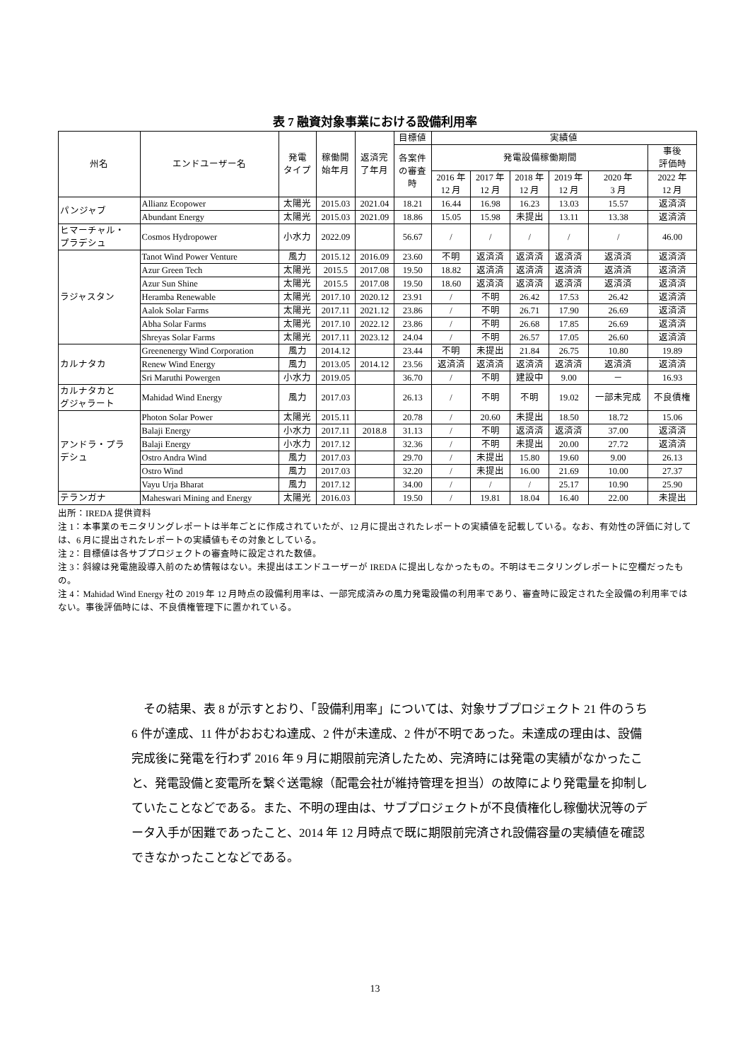表 7 融資対象事業における設備利用率
| 州名 | エンドユーザー名 | 発電 タイプ | 稼働開 始年月 | 返済完 了年月 | 目標値 | 実績値 | | | | | |
| --- | --- | --- | --- | --- | --- | --- | --- | --- | --- | --- | --- |
| | | | | | 各案件 の審査 時 | 発電設備稼働期間 | | | | | 事後 評価時 |
| | | | | | | 2016 年 12 月 | 2017 年 12 月 | 2018 年 12 月 | 2019 年 12 月 | 2020 年 3 月 | 2022 年 12 月 |
| パンジャブ | Allianz Ecopower | 太陽光 | 2015.03 | 2021.04 | 18.21 | 16.44 | 16.98 | 16.23 | 13.03 | 15.57 | 返済済 |
| | Abundant Energy | 太陽光 | 2015.03 | 2021.09 | 18.86 | 15.05 | 15.98 | 未提出 | 13.11 | 13.38 | 返済済 |
| ヒマーチャル・ プラデシュ | Cosmos Hydropower | 小水力 | 2022.09 | | 56.67 | / | / | / | / | / | 46.00 |
| ラジャスタン | Tanot Wind Power Venture | 風力 | 2015.12 | 2016.09 | 23.60 | 不明 | 返済済 | 返済済 | 返済済 | 返済済 | 返済済 |
| | Azur Green Tech | 太陽光 | 2015.5 | 2017.08 | 19.50 | 18.82 | 返済済 | 返済済 | 返済済 | 返済済 | 返済済 |
| | Azur Sun Shine | 太陽光 | 2015.5 | 2017.08 | 19.50 | 18.60 | 返済済 | 返済済 | 返済済 | 返済済 | 返済済 |
| | Heramba Renewable | 太陽光 | 2017.10 | 2020.12 | 23.91 | / | 不明 | 26.42 | 17.53 | 26.42 | 返済済 |
| | Aalok Solar Farms | 太陽光 | 2017.11 | 2021.12 | 23.86 | / | 不明 | 26.71 | 17.90 | 26.69 | 返済済 |
| | Abha Solar Farms | 太陽光 | 2017.10 | 2022.12 | 23.86 | / | 不明 | 26.68 | 17.85 | 26.69 | 返済済 |
| | Shreyas Solar Farms | 太陽光 | 2017.11 | 2023.12 | 24.04 | / | 不明 | 26.57 | 17.05 | 26.60 | 返済済 |
| カルナタカ | Greenenergy Wind Corporation | 風力 | 2014.12 | | 23.44 | 不明 | 未提出 | 21.84 | 26.75 | 10.80 | 19.89 |
| | Renew Wind Energy | 風力 | 2013.05 | 2014.12 | 23.56 | 返済済 | 返済済 | 返済済 | 返済済 | 返済済 | 返済済 |
| | Sri Maruthi Powergen | 小水力 | 2019.05 | | 36.70 | / | 不明 | 建設中 | 9.00 | － | 16.93 |
| カルナタカと グジャラート | Mahidad Wind Energy | 風力 | 2017.03 | | 26.13 | / | 不明 | 不明 | 19.02 | 一部未完成 | 不良債権 |
| アンドラ・プラ デシュ | Photon Solar Power | 太陽光 | 2015.11 | | 20.78 | / | 20.60 | 未提出 | 18.50 | 18.72 | 15.06 |
| | Balaji Energy | 小水力 | 2017.11 | 2018.8 | 31.13 | / | 不明 | 返済済 | 返済済 | 37.00 | 返済済 |
| | Balaji Energy | 小水力 | 2017.12 | | 32.36 | / | 不明 | 未提出 | 20.00 | 27.72 | 返済済 |
| | Ostro Andra Wind | 風力 | 2017.03 | | 29.70 | / | 未提出 | 15.80 | 19.60 | 9.00 | 26.13 |
| | Ostro Wind | 風力 | 2017.03 | | 32.20 | / | 未提出 | 16.00 | 21.69 | 10.00 | 27.37 |
| | Vayu Urja Bharat | 風力 | 2017.12 | | 34.00 | / | / | / | 25.17 | 10.90 | 25.90 |
| テランガナ | Maheswari Mining and Energy | 太陽光 | 2016.03 | | 19.50 | / | 19.81 | 18.04 | 16.40 | 22.00 | 未提出 |
出所：IREDA 提供資料
注 1：本事業のモニタリングレポートは半年ごとに作成されていたが、12 月に提出されたレポートの実績値を記載している。なお、有効性の評価に対しては、6 月に提出されたレポートの実績値もその対象としている。
注 2：目標値は各サブプロジェクトの審査時に設定された数値。
注 3：斜線は発電施設導入前のため情報はない。未提出はエンドユーザーが IREDA に提出しなかったもの。不明はモニタリングレポートに空欄だったもの。
注 4：Mahidad Wind Energy 社の 2019 年 12 月時点の設備利用率は、一部完成済みの風力発電設備の利用率であり、審査時に設定された全設備の利用率ではない。事後評価時には、不良債権管理下に置かれている。
　その結果、表 8 が示すとおり、「設備利用率」については、対象サブプロジェクト 21 件のうち 6 件が達成、11 件がおおむね達成、2 件が未達成、2 件が不明であった。未達成の理由は、設備完成後に発電を行わず 2016 年 9 月に期限前完済したため、完済時には発電の実績がなかったこと、発電設備と変電所を繋ぐ送電線（配電会社が維持管理を担当）の故障により発電量を抑制していたことなどである。また、不明の理由は、サブプロジェクトが不良債権化し稼働状況等のデータ入手が困難であったこと、2014 年 12 月時点で既に期限前完済され設備容量の実績値を確認できなかったことなどである。
13